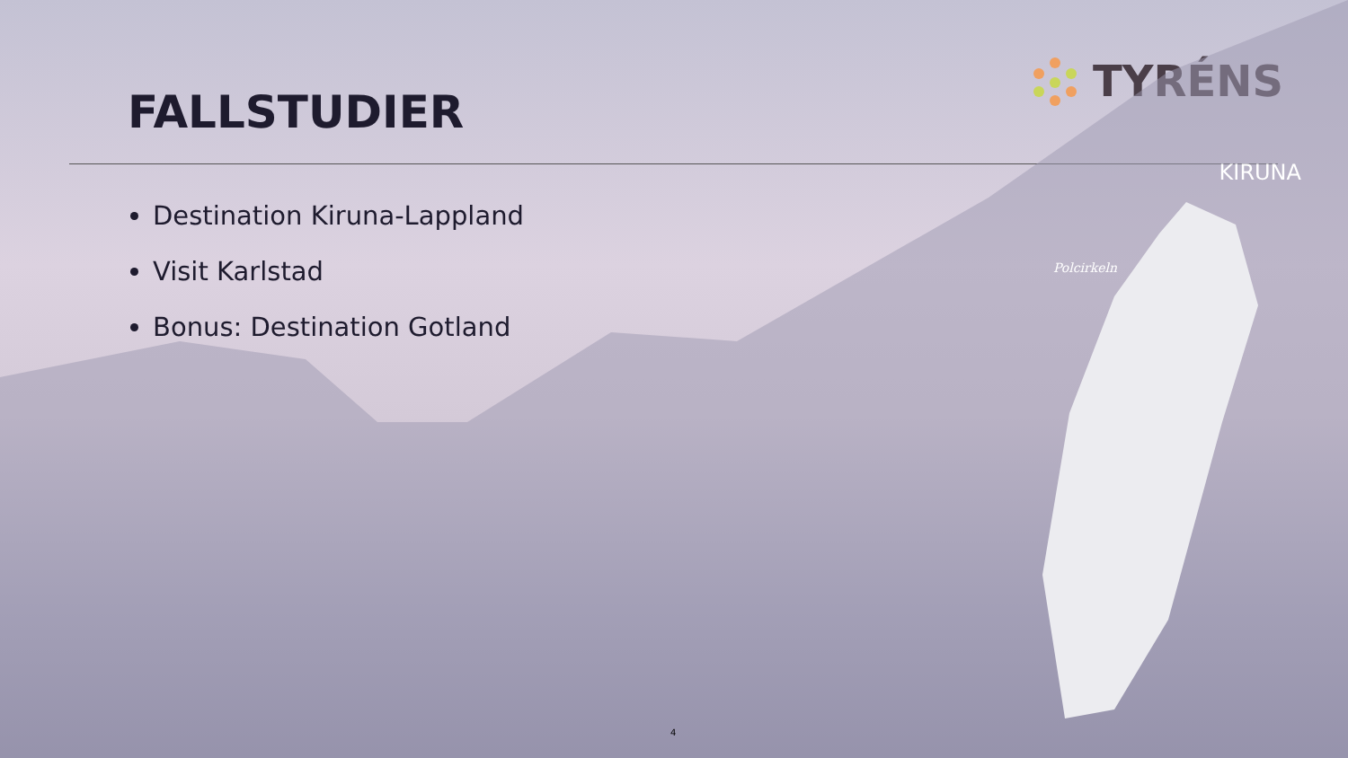FALLSTUDIER
TYRÉNS
Destination Kiruna-Lappland
Visit Karlstad
Bonus: Destination Gotland
KIRUNA
Polcirkeln
4